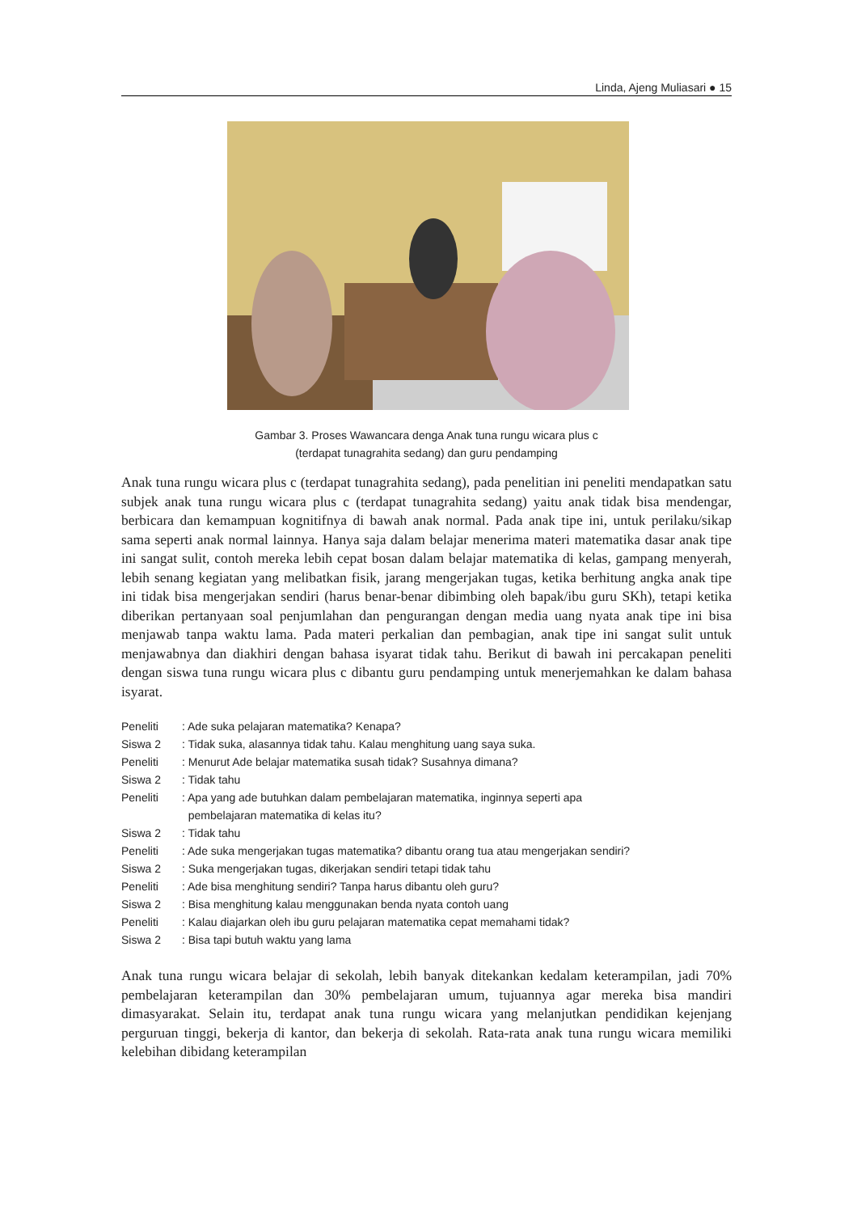Linda, Ajeng Muliasari ● 15
Gambar 3. Proses Wawancara denga Anak tuna rungu wicara plus c
(terdapat tunagrahita sedang) dan guru pendamping
Anak tuna rungu wicara plus c (terdapat tunagrahita sedang), pada penelitian ini peneliti mendapatkan satu subjek anak tuna rungu wicara plus c (terdapat tunagrahita sedang) yaitu anak tidak bisa mendengar, berbicara dan kemampuan kognitifnya di bawah anak normal. Pada anak tipe ini, untuk perilaku/sikap sama seperti anak normal lainnya. Hanya saja dalam belajar menerima materi matematika dasar anak tipe ini sangat sulit, contoh mereka lebih cepat bosan dalam belajar matematika di kelas, gampang menyerah, lebih senang kegiatan yang melibatkan fisik, jarang mengerjakan tugas, ketika berhitung angka anak tipe ini tidak bisa mengerjakan sendiri (harus benar-benar dibimbing oleh bapak/ibu guru SKh), tetapi ketika diberikan pertanyaan soal penjumlahan dan pengurangan dengan media uang nyata anak tipe ini bisa menjawab tanpa waktu lama. Pada materi perkalian dan pembagian, anak tipe ini sangat sulit untuk menjawabnya dan diakhiri dengan bahasa isyarat tidak tahu. Berikut di bawah ini percakapan peneliti dengan siswa tuna rungu wicara plus c dibantu guru pendamping untuk menerjemahkan ke dalam bahasa isyarat.
Peneliti: Ade suka pelajaran matematika? Kenapa?
Siswa 2: Tidak suka, alasannya tidak tahu. Kalau menghitung uang saya suka.
Peneliti: Menurut Ade belajar matematika susah tidak? Susahnya dimana?
Siswa 2: Tidak tahu
Peneliti: Apa yang ade butuhkan dalam pembelajaran matematika, inginnya seperti apa
pembelajaran matematika di kelas itu?
Siswa 2: Tidak tahu
Peneliti: Ade suka mengerjakan tugas matematika? dibantu orang tua atau mengerjakan sendiri?
Siswa 2: Suka mengerjakan tugas, dikerjakan sendiri tetapi tidak tahu
Peneliti: Ade bisa menghitung sendiri? Tanpa harus dibantu oleh guru?
Siswa 2: Bisa menghitung kalau menggunakan benda nyata contoh uang
Peneliti: Kalau diajarkan oleh ibu guru pelajaran matematika cepat memahami tidak?
Siswa 2: Bisa tapi butuh waktu yang lama
Anak tuna rungu wicara belajar di sekolah, lebih banyak ditekankan kedalam keterampilan, jadi 70% pembelajaran keterampilan dan 30% pembelajaran umum, tujuannya agar mereka bisa mandiri dimasyarakat. Selain itu, terdapat anak tuna rungu wicara yang melanjutkan pendidikan kejenjang perguruan tinggi, bekerja di kantor, dan bekerja di sekolah. Rata-rata anak tuna rungu wicara memiliki kelebihan dibidang keterampilan